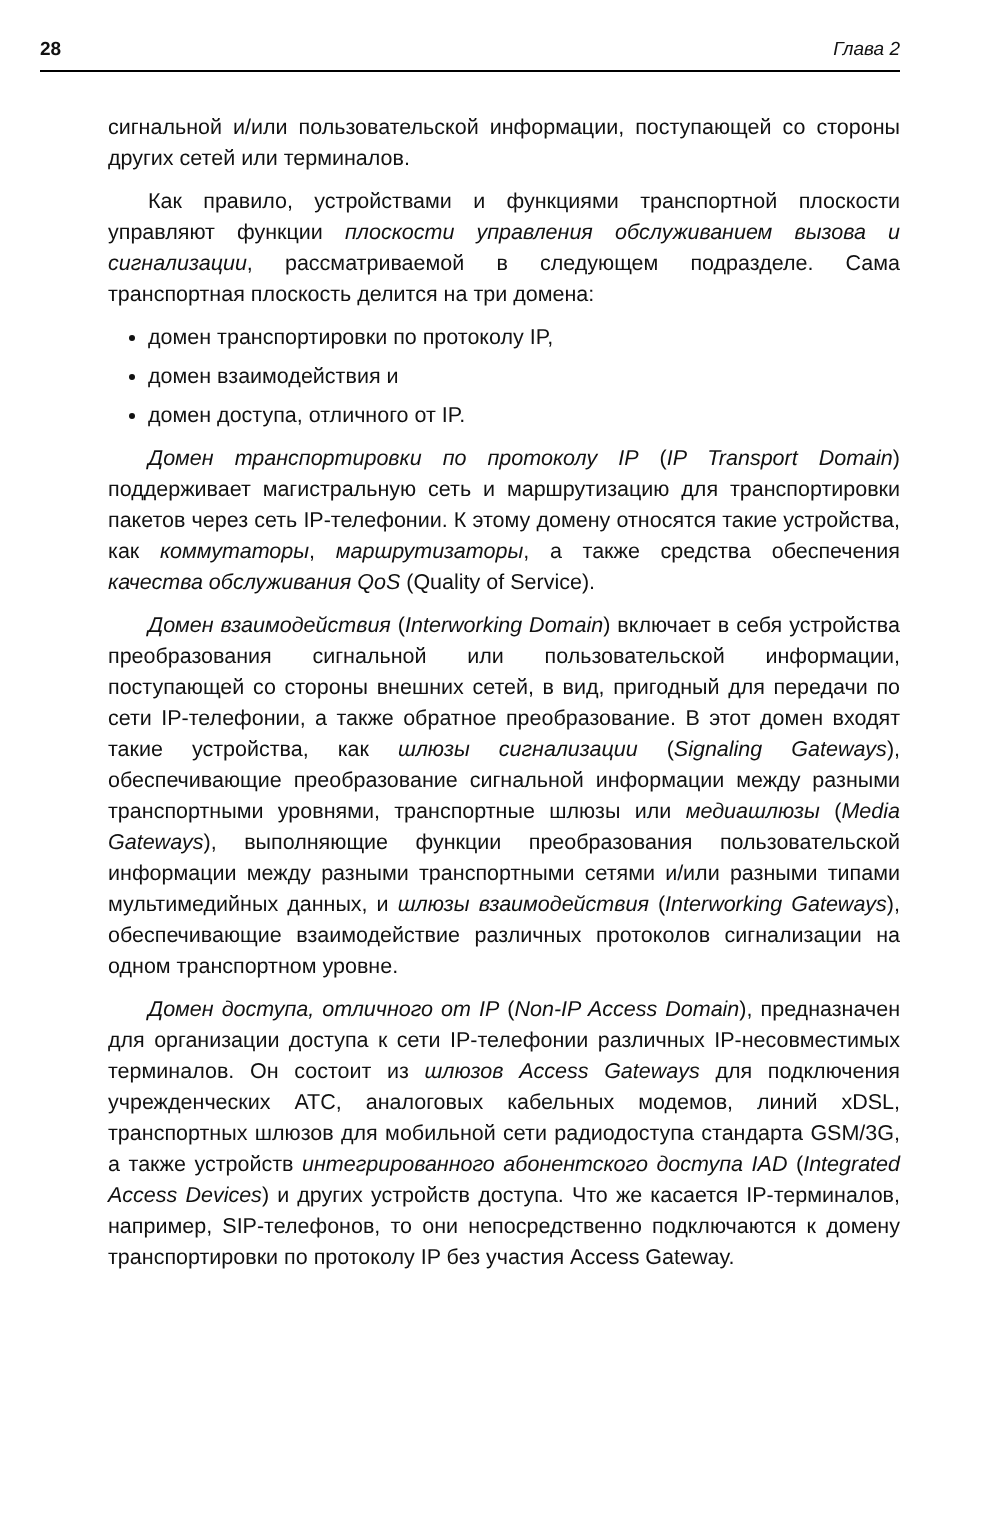28 Глава 2
сигнальной и/или пользовательской информации, поступающей со стороны других сетей или терминалов.
Как правило, устройствами и функциями транспортной плоскости управляют функции плоскости управления обслуживанием вызова и сигнализации, рассматриваемой в следующем подразделе. Сама транспортная плоскость делится на три домена:
домен транспортировки по протоколу IP,
домен взаимодействия и
домен доступа, отличного от IP.
Домен транспортировки по протоколу IP (IP Transport Domain) поддерживает магистральную сеть и маршрутизацию для транспортировки пакетов через сеть IP-телефонии. К этому домену относятся такие устройства, как коммутаторы, маршрутизаторы, а также средства обеспечения качества обслуживания QoS (Quality of Service).
Домен взаимодействия (Interworking Domain) включает в себя устройства преобразования сигнальной или пользовательской информации, поступающей со стороны внешних сетей, в вид, пригодный для передачи по сети IP-телефонии, а также обратное преобразование. В этот домен входят такие устройства, как шлюзы сигнализации (Signaling Gateways), обеспечивающие преобразование сигнальной информации между разными транспортными уровнями, транспортные шлюзы или медиашлюзы (Media Gateways), выполняющие функции преобразования пользовательской информации между разными транспортными сетями и/или разными типами мультимедийных данных, и шлюзы взаимодействия (Interworking Gateways), обеспечивающие взаимодействие различных протоколов сигнализации на одном транспортном уровне.
Домен доступа, отличного от IP (Non-IP Access Domain), предназначен для организации доступа к сети IP-телефонии различных IP-несовместимых терминалов. Он состоит из шлюзов Access Gateways для подключения учрежденческих АТС, аналоговых кабельных модемов, линий xDSL, транспортных шлюзов для мобильной сети радиодоступа стандарта GSM/3G, а также устройств интегрированного абонентского доступа IAD (Integrated Access Devices) и других устройств доступа. Что же касается IP-терминалов, например, SIP-телефонов, то они непосредственно подключаются к домену транспортировки по протоколу IP без участия Access Gateway.